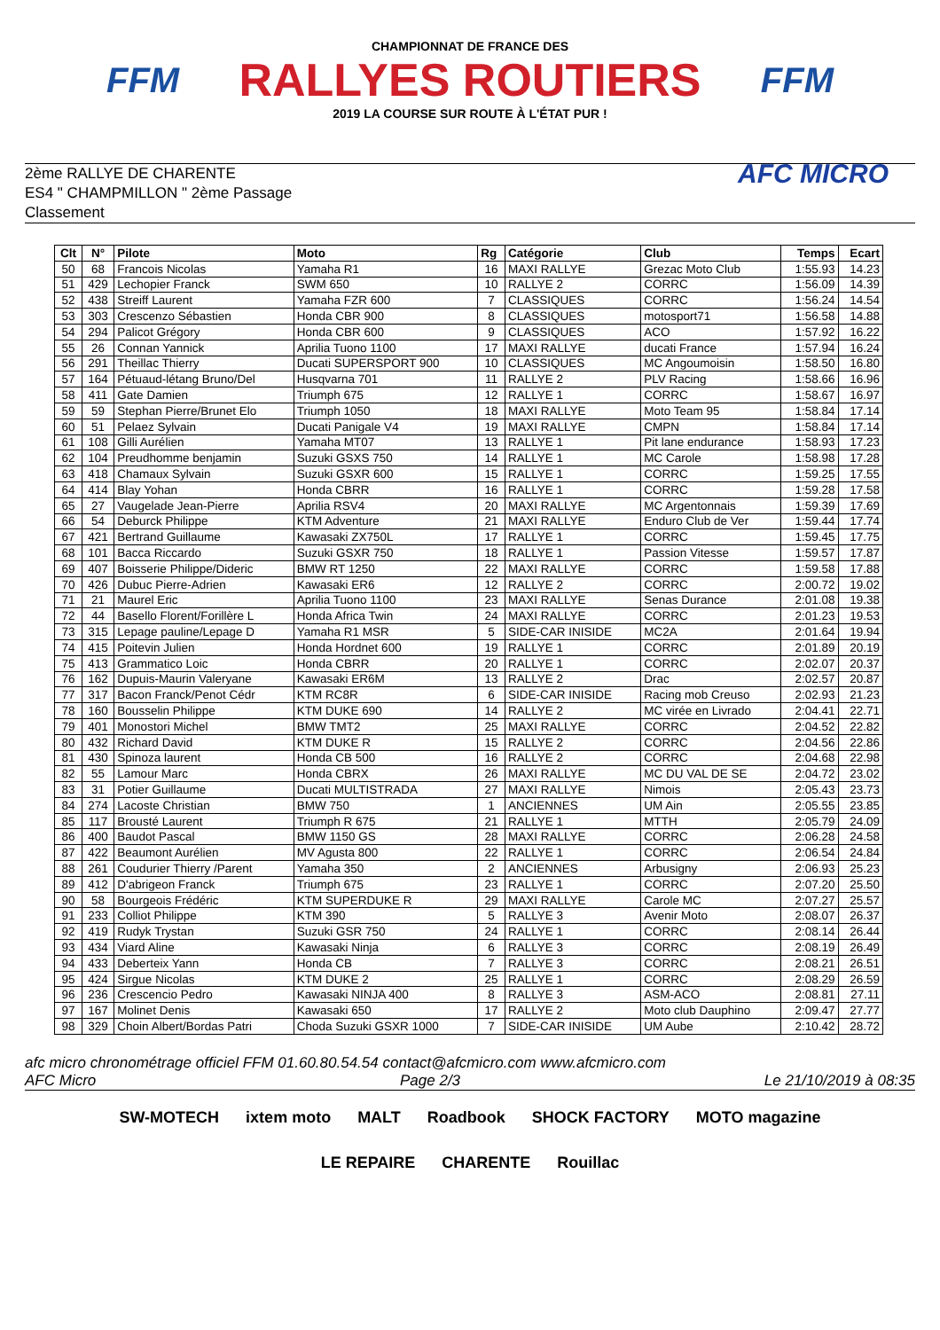FFM
CHAMPIONNAT DE FRANCE DES
RALLYES ROUTIERS
2019 LA COURSE SUR ROUTE À L'ÉTAT PUR !
FFM
2ème RALLYE DE CHARENTE
ES4 " CHAMPMILLON " 2ème Passage
Classement
AFC MICRO
| Clt | N° | Pilote | Moto | Rg | Catégorie | Club | Temps | Ecart |
| --- | --- | --- | --- | --- | --- | --- | --- | --- |
| 50 | 68 | Francois Nicolas | Yamaha R1 | 16 | MAXI RALLYE | Grezac Moto Club | 1:55.93 | 14.23 |
| 51 | 429 | Lechopier Franck | SWM 650 | 10 | RALLYE 2 | CORRC | 1:56.09 | 14.39 |
| 52 | 438 | Streiff Laurent | Yamaha FZR 600 | 7 | CLASSIQUES | CORRC | 1:56.24 | 14.54 |
| 53 | 303 | Crescenzo Sébastien | Honda CBR 900 | 8 | CLASSIQUES | motosport71 | 1:56.58 | 14.88 |
| 54 | 294 | Palicot Grégory | Honda CBR 600 | 9 | CLASSIQUES | ACO | 1:57.92 | 16.22 |
| 55 | 26 | Connan Yannick | Aprilia Tuono 1100 | 17 | MAXI RALLYE | ducati France | 1:57.94 | 16.24 |
| 56 | 291 | Theillac Thierry | Ducati SUPERSPORT 900 | 10 | CLASSIQUES | MC Angoumoisin | 1:58.50 | 16.80 |
| 57 | 164 | Pétuaud-létang Bruno/Del | Husqvarna 701 | 11 | RALLYE 2 | PLV Racing | 1:58.66 | 16.96 |
| 58 | 411 | Gate Damien | Triumph 675 | 12 | RALLYE 1 | CORRC | 1:58.67 | 16.97 |
| 59 | 59 | Stephan Pierre/Brunet Elo | Triumph 1050 | 18 | MAXI RALLYE | Moto Team 95 | 1:58.84 | 17.14 |
| 60 | 51 | Pelaez Sylvain | Ducati Panigale V4 | 19 | MAXI RALLYE | CMPN | 1:58.84 | 17.14 |
| 61 | 108 | Gilli Aurélien | Yamaha MT07 | 13 | RALLYE 1 | Pit lane endurance | 1:58.93 | 17.23 |
| 62 | 104 | Preudhomme benjamin | Suzuki GSXS 750 | 14 | RALLYE 1 | MC Carole | 1:58.98 | 17.28 |
| 63 | 418 | Chamaux Sylvain | Suzuki GSXR 600 | 15 | RALLYE 1 | CORRC | 1:59.25 | 17.55 |
| 64 | 414 | Blay Yohan | Honda CBRR | 16 | RALLYE 1 | CORRC | 1:59.28 | 17.58 |
| 65 | 27 | Vaugelade Jean-Pierre | Aprilia RSV4 | 20 | MAXI RALLYE | MC Argentonnais | 1:59.39 | 17.69 |
| 66 | 54 | Deburck Philippe | KTM Adventure | 21 | MAXI RALLYE | Enduro Club de Ver | 1:59.44 | 17.74 |
| 67 | 421 | Bertrand Guillaume | Kawasaki ZX750L | 17 | RALLYE 1 | CORRC | 1:59.45 | 17.75 |
| 68 | 101 | Bacca Riccardo | Suzuki GSXR 750 | 18 | RALLYE 1 | Passion Vitesse | 1:59.57 | 17.87 |
| 69 | 407 | Boisserie Philippe/Dideric | BMW RT 1250 | 22 | MAXI RALLYE | CORRC | 1:59.58 | 17.88 |
| 70 | 426 | Dubuc Pierre-Adrien | Kawasaki ER6 | 12 | RALLYE 2 | CORRC | 2:00.72 | 19.02 |
| 71 | 21 | Maurel Eric | Aprilia Tuono 1100 | 23 | MAXI RALLYE | Senas Durance | 2:01.08 | 19.38 |
| 72 | 44 | Basello Florent/Forillère L | Honda Africa Twin | 24 | MAXI RALLYE | CORRC | 2:01.23 | 19.53 |
| 73 | 315 | Lepage pauline/Lepage D | Yamaha R1 MSR | 5 | SIDE-CAR INISIDE | MC2A | 2:01.64 | 19.94 |
| 74 | 415 | Poitevin Julien | Honda Hordnet 600 | 19 | RALLYE 1 | CORRC | 2:01.89 | 20.19 |
| 75 | 413 | Grammatico Loic | Honda CBRR | 20 | RALLYE 1 | CORRC | 2:02.07 | 20.37 |
| 76 | 162 | Dupuis-Maurin Valeryane | Kawasaki ER6M | 13 | RALLYE 2 | Drac | 2:02.57 | 20.87 |
| 77 | 317 | Bacon Franck/Penot Cédr | KTM RC8R | 6 | SIDE-CAR INISIDE | Racing mob Creuso | 2:02.93 | 21.23 |
| 78 | 160 | Bousselin Philippe | KTM DUKE 690 | 14 | RALLYE 2 | MC virée en Livrado | 2:04.41 | 22.71 |
| 79 | 401 | Monostori Michel | BMW TMT2 | 25 | MAXI RALLYE | CORRC | 2:04.52 | 22.82 |
| 80 | 432 | Richard David | KTM DUKE R | 15 | RALLYE 2 | CORRC | 2:04.56 | 22.86 |
| 81 | 430 | Spinoza laurent | Honda CB 500 | 16 | RALLYE 2 | CORRC | 2:04.68 | 22.98 |
| 82 | 55 | Lamour Marc | Honda CBRX | 26 | MAXI RALLYE | MC DU VAL DE SE | 2:04.72 | 23.02 |
| 83 | 31 | Potier Guillaume | Ducati MULTISTRADA | 27 | MAXI RALLYE | Nimois | 2:05.43 | 23.73 |
| 84 | 274 | Lacoste Christian | BMW 750 | 1 | ANCIENNES | UM Ain | 2:05.55 | 23.85 |
| 85 | 117 | Brousté Laurent | Triumph R 675 | 21 | RALLYE 1 | MTTH | 2:05.79 | 24.09 |
| 86 | 400 | Baudot Pascal | BMW 1150 GS | 28 | MAXI RALLYE | CORRC | 2:06.28 | 24.58 |
| 87 | 422 | Beaumont Aurélien | MV Agusta 800 | 22 | RALLYE 1 | CORRC | 2:06.54 | 24.84 |
| 88 | 261 | Coudurier Thierry /Parent | Yamaha 350 | 2 | ANCIENNES | Arbusigny | 2:06.93 | 25.23 |
| 89 | 412 | D'abrigeon Franck | Triumph 675 | 23 | RALLYE 1 | CORRC | 2:07.20 | 25.50 |
| 90 | 58 | Bourgeois Frédéric | KTM SUPERDUKE R | 29 | MAXI RALLYE | Carole MC | 2:07.27 | 25.57 |
| 91 | 233 | Colliot Philippe | KTM 390 | 5 | RALLYE 3 | Avenir Moto | 2:08.07 | 26.37 |
| 92 | 419 | Rudyk Trystan | Suzuki GSR 750 | 24 | RALLYE 1 | CORRC | 2:08.14 | 26.44 |
| 93 | 434 | Viard Aline | Kawasaki Ninja | 6 | RALLYE 3 | CORRC | 2:08.19 | 26.49 |
| 94 | 433 | Deberteix Yann | Honda CB | 7 | RALLYE 3 | CORRC | 2:08.21 | 26.51 |
| 95 | 424 | Sirgue Nicolas | KTM DUKE 2 | 25 | RALLYE 1 | CORRC | 2:08.29 | 26.59 |
| 96 | 236 | Crescencio Pedro | Kawasaki NINJA 400 | 8 | RALLYE 3 | ASM-ACO | 2:08.81 | 27.11 |
| 97 | 167 | Molinet Denis | Kawasaki 650 | 17 | RALLYE 2 | Moto club Dauphino | 2:09.47 | 27.77 |
| 98 | 329 | Choin Albert/Bordas Patri | Choda Suzuki GSXR 1000 | 7 | SIDE-CAR INISIDE | UM Aube | 2:10.42 | 28.72 |
afc micro chronométrage officiel FFM 01.60.80.54.54 contact@afcmicro.com www.afcmicro.com
AFC Micro Page 2/3 Le 21/10/2019 à 08:35
SW-MOTECH ixtem moto MALT Roadbook SHOCK FACTORY MOTO magazine LE REPAIRE CHARENTE Rouillac